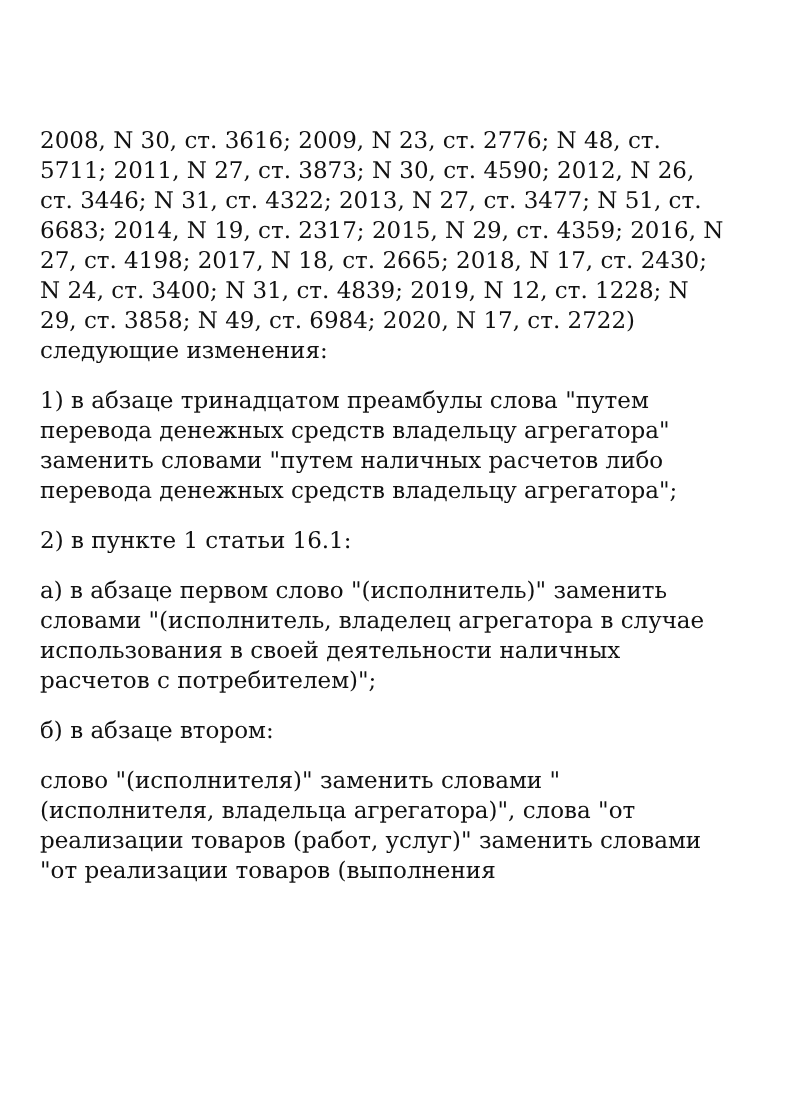2008, N 30, ст. 3616; 2009, N 23, ст. 2776; N 48, ст. 5711; 2011, N 27, ст. 3873; N 30, ст. 4590; 2012, N 26, ст. 3446; N 31, ст. 4322; 2013, N 27, ст. 3477; N 51, ст. 6683; 2014, N 19, ст. 2317; 2015, N 29, ст. 4359; 2016, N 27, ст. 4198; 2017, N 18, ст. 2665; 2018, N 17, ст. 2430; N 24, ст. 3400; N 31, ст. 4839; 2019, N 12, ст. 1228; N 29, ст. 3858; N 49, ст. 6984; 2020, N 17, ст. 2722) следующие изменения:
1) в абзаце тринадцатом преамбулы слова "путем перевода денежных средств владельцу агрегатора" заменить словами "путем наличных расчетов либо перевода денежных средств владельцу агрегатора";
2) в пункте 1 статьи 16.1:
а) в абзаце первом слово "(исполнитель)" заменить словами "(исполнитель, владелец агрегатора в случае использования в своей деятельности наличных расчетов с потребителем)";
б) в абзаце втором:
слово "(исполнителя)" заменить словами "(исполнителя, владельца агрегатора)", слова "от реализации товаров (работ, услуг)" заменить словами "от реализации товаров (выполнения